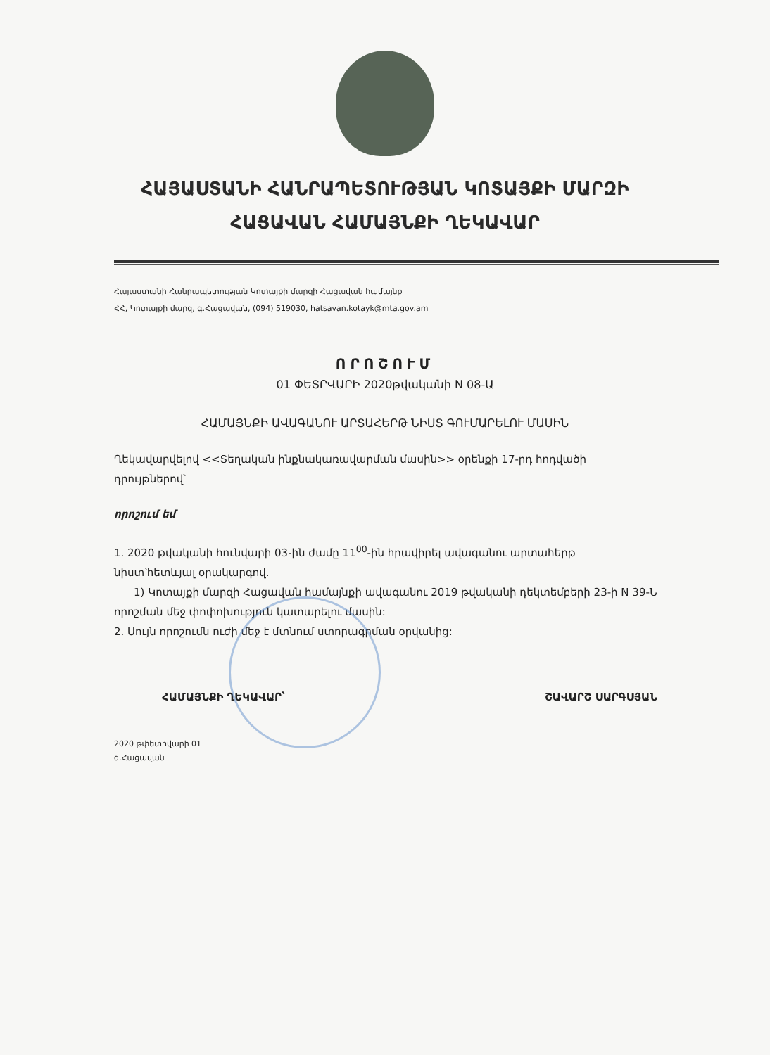ՀԱՅԱՍՏԱՆԻ ՀԱՆՐԱՊԵՏՈՒԹՅԱՆ ԿՈՏԱՅՔԻ ՄԱՐԶԻ
ՀԱՑԱՎԱՆ ՀԱՄԱՅՆՔԻ ՂԵԿԱՎԱՐ
Հայաստանի Հանրապետության Կոտայքի մարզի Հացավան համայնք
ՀՀ, Կոտայքի մարզ, գ.Հացավան, (094) 519030, hatsavan.kotayk@mta.gov.am
ՈՐՈՇՈՒՄ
01 ՓԵՏՐՎԱՐԻ 2020թվականի N 08-Ա
ՀԱՄԱՅՆՔԻ ԱՎԱԳԱՆՈՒ ԱՐՏԱՀԵՐԹ ՆԻՍՏ ԳՈՒՄԱՐԵԼՈՒ ՄԱՍԻՆ
Ղեկավարվելով <<Տեղական ինքնակառավարման մասին>> օրենքի 17-րդ հոդվածի դրույթներով՝
որոշում եմ
1. 2020 թվականի հունվարի 03-ին ժամը 11<sup>00</sup>-ին հրավիրել ավագանու արտահերթ նիստ՝հետևյալ օրակարգով.
1) Կոտայքի մարզի Հացավան համայնքի ավագանու 2019 թվականի դեկտեմբերի 23-ի N 39-Ն որոշման մեջ փոփոխություն կատարելու մասին:
2. Սույն որոշումն ուժի մեջ է մտնում ստորագրման օրվանից:
ՀԱՄԱՅՆՔԻ ՂԵԿԱՎԱՐ՝ ՇԱՎԱՐՇ ՍԱՐԳՍՅԱՆ
2020 թփետրվարի 01
գ.Հացավան